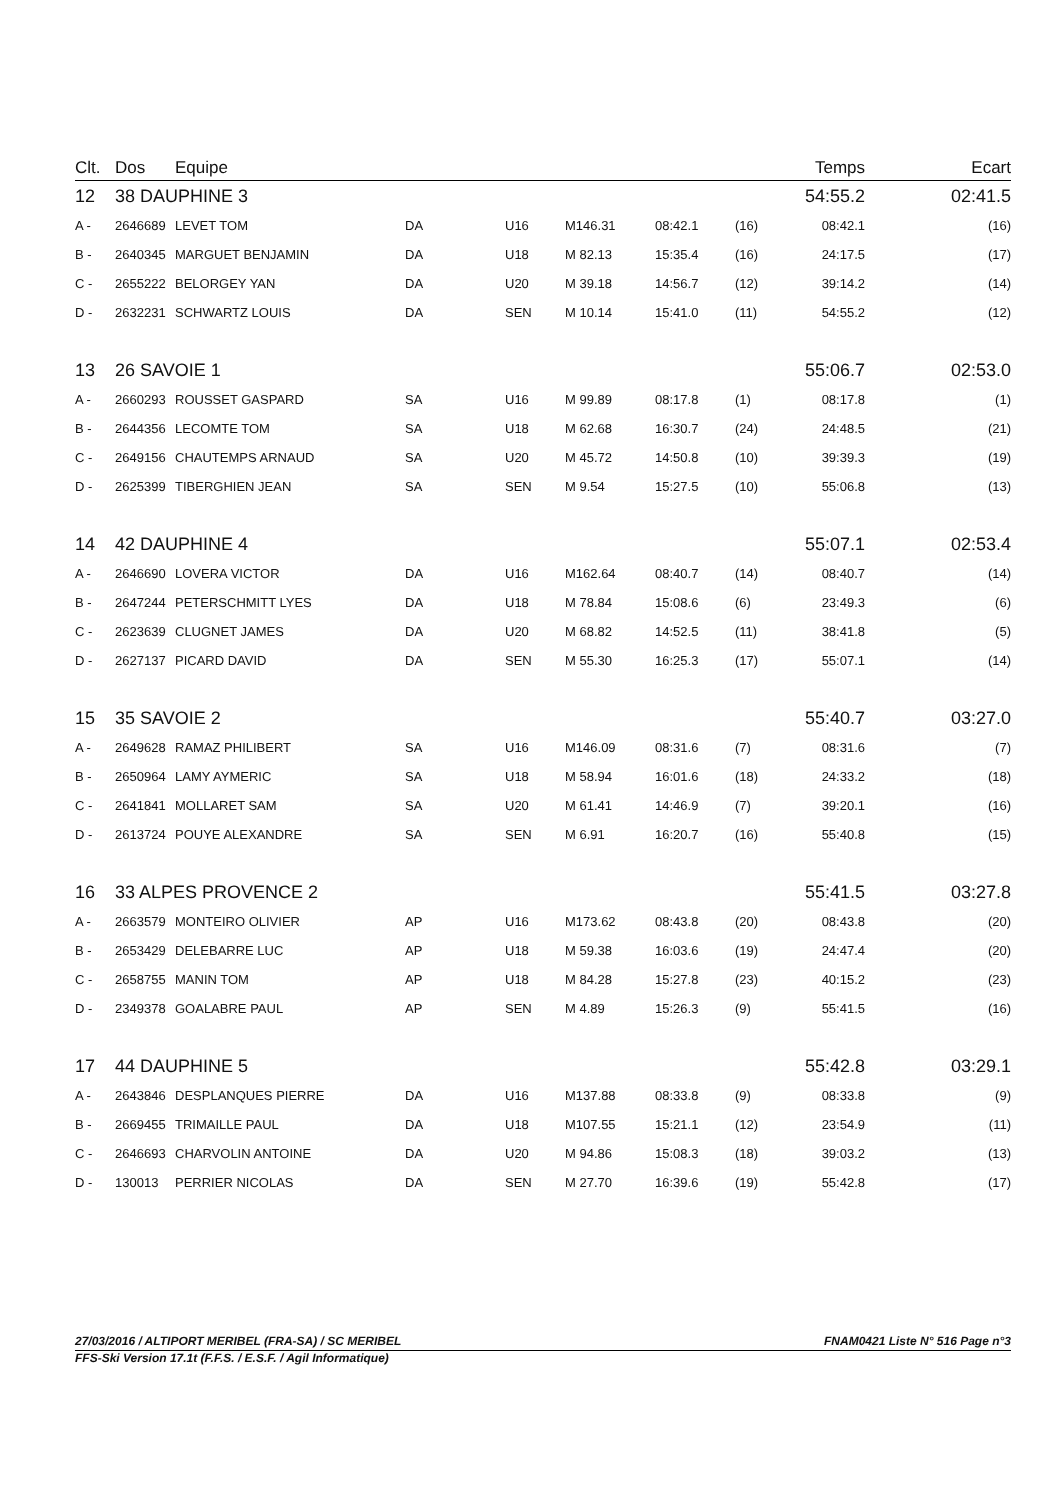| Clt. | Dos | Equipe | | | | | | Temps | Ecart |
| --- | --- | --- | --- | --- | --- | --- | --- | --- | --- |
| 12 | 38 DAUPHINE 3 | | | | | | | 54:55.2 | 02:41.5 |
| A - | 2646689 | LEVET TOM | DA | U16 | M146.31 | 08:42.1 | (16) | 08:42.1 | (16) |
| B - | 2640345 | MARGUET BENJAMIN | DA | U18 | M 82.13 | 15:35.4 | (16) | 24:17.5 | (17) |
| C - | 2655222 | BELORGEY YAN | DA | U20 | M 39.18 | 14:56.7 | (12) | 39:14.2 | (14) |
| D - | 2632231 | SCHWARTZ LOUIS | DA | SEN | M 10.14 | 15:41.0 | (11) | 54:55.2 | (12) |
| 13 | 26 SAVOIE 1 | | | | | | | 55:06.7 | 02:53.0 |
| A - | 2660293 | ROUSSET GASPARD | SA | U16 | M 99.89 | 08:17.8 | (1) | 08:17.8 | (1) |
| B - | 2644356 | LECOMTE TOM | SA | U18 | M 62.68 | 16:30.7 | (24) | 24:48.5 | (21) |
| C - | 2649156 | CHAUTEMPS ARNAUD | SA | U20 | M 45.72 | 14:50.8 | (10) | 39:39.3 | (19) |
| D - | 2625399 | TIBERGHIEN JEAN | SA | SEN | M 9.54 | 15:27.5 | (10) | 55:06.8 | (13) |
| 14 | 42 DAUPHINE 4 | | | | | | | 55:07.1 | 02:53.4 |
| A - | 2646690 | LOVERA VICTOR | DA | U16 | M162.64 | 08:40.7 | (14) | 08:40.7 | (14) |
| B - | 2647244 | PETERSCHMITT LYES | DA | U18 | M 78.84 | 15:08.6 | (6) | 23:49.3 | (6) |
| C - | 2623639 | CLUGNET JAMES | DA | U20 | M 68.82 | 14:52.5 | (11) | 38:41.8 | (5) |
| D - | 2627137 | PICARD DAVID | DA | SEN | M 55.30 | 16:25.3 | (17) | 55:07.1 | (14) |
| 15 | 35 SAVOIE 2 | | | | | | | 55:40.7 | 03:27.0 |
| A - | 2649628 | RAMAZ PHILIBERT | SA | U16 | M146.09 | 08:31.6 | (7) | 08:31.6 | (7) |
| B - | 2650964 | LAMY AYMERIC | SA | U18 | M 58.94 | 16:01.6 | (18) | 24:33.2 | (18) |
| C - | 2641841 | MOLLARET SAM | SA | U20 | M 61.41 | 14:46.9 | (7) | 39:20.1 | (16) |
| D - | 2613724 | POUYE ALEXANDRE | SA | SEN | M 6.91 | 16:20.7 | (16) | 55:40.8 | (15) |
| 16 | 33 ALPES PROVENCE 2 | | | | | | | 55:41.5 | 03:27.8 |
| A - | 2663579 | MONTEIRO OLIVIER | AP | U16 | M173.62 | 08:43.8 | (20) | 08:43.8 | (20) |
| B - | 2653429 | DELEBARRE LUC | AP | U18 | M 59.38 | 16:03.6 | (19) | 24:47.4 | (20) |
| C - | 2658755 | MANIN TOM | AP | U18 | M 84.28 | 15:27.8 | (23) | 40:15.2 | (23) |
| D - | 2349378 | GOALABRE PAUL | AP | SEN | M 4.89 | 15:26.3 | (9) | 55:41.5 | (16) |
| 17 | 44 DAUPHINE 5 | | | | | | | 55:42.8 | 03:29.1 |
| A - | 2643846 | DESPLANQUES PIERRE | DA | U16 | M137.88 | 08:33.8 | (9) | 08:33.8 | (9) |
| B - | 2669455 | TRIMAILLE PAUL | DA | U18 | M107.55 | 15:21.1 | (12) | 23:54.9 | (11) |
| C - | 2646693 | CHARVOLIN ANTOINE | DA | U20 | M 94.86 | 15:08.3 | (18) | 39:03.2 | (13) |
| D - | 130013 | PERRIER NICOLAS | DA | SEN | M 27.70 | 16:39.6 | (19) | 55:42.8 | (17) |
27/03/2016 / ALTIPORT MERIBEL (FRA-SA) / SC MERIBEL FNAM0421 Liste N° 516 Page n°3
FFS-Ski Version 17.1t (F.F.S. / E.S.F. / Agil Informatique)